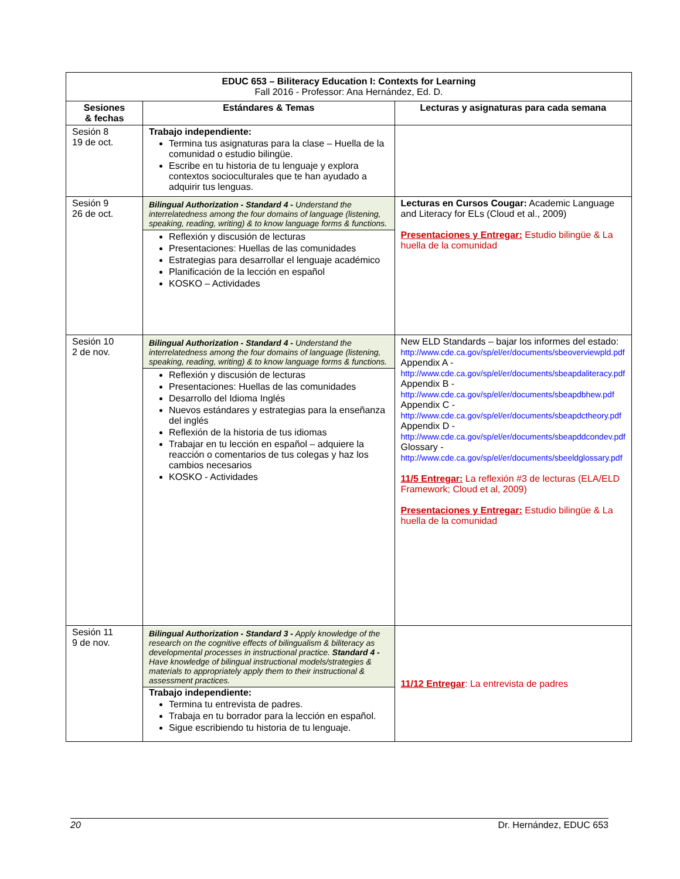| EDUC 653 – Biliteracy Education I: Contexts for Learning Fall 2016 - Professor: Ana Hernández, Ed. D. | | |
| --- | --- | --- |
| Sesiones & fechas | Estándares & Temas | Lecturas y asignaturas para cada semana |
| Sesión 8 19 de oct. | Trabajo independiente: Termina tus asignaturas para la clase – Huella de la comunidad o estudio bilingüe. Escribe en tu historia de tu lenguaje y explora contextos socioculturales que te han ayudado a adquirir tus lenguas. | |
| Sesión 9 26 de oct. | Bilingual Authorization - Standard 4 - Understand the interrelatedness among the four domains of language (listening, speaking, reading, writing) & to know language forms & functions. Reflexión y discusión de lecturas Presentaciones: Huellas de las comunidades Estrategias para desarrollar el lenguaje académico Planificación de la lección en español KOSKO – Actividades | Lecturas en Cursos Cougar: Academic Language and Literacy for ELs (Cloud et al., 2009) Presentaciones y Entregar: Estudio bilingüe & La huella de la comunidad |
| Sesión 10 2 de nov. | Bilingual Authorization - Standard 4 - Understand the interrelatedness among the four domains of language (listening, speaking, reading, writing) & to know language forms & functions. Reflexión y discusión de lecturas Presentaciones: Huellas de las comunidades Desarrollo del Idioma Inglés Nuevos estándares y estrategias para la enseñanza del inglés Reflexión de la historia de tus idiomas Trabajar en tu lección en español – adquiere la reacción o comentarios de tus colegas y haz los cambios necesarios KOSKO - Actividades | New ELD Standards – bajar los informes del estado: http://www.cde.ca.gov/sp/el/er/documents/sbeoverviewpld.pdf Appendix A - http://www.cde.ca.gov/sp/el/er/documents/sbeapdaliteracy.pdf Appendix B - http://www.cde.ca.gov/sp/el/er/documents/sbeapdbhew.pdf Appendix C - http://www.cde.ca.gov/sp/el/er/documents/sbeapdctheory.pdf Appendix D - http://www.cde.ca.gov/sp/el/er/documents/sbeapddcondev.pdf Glossary - http://www.cde.ca.gov/sp/el/er/documents/sbeeldglossary.pdf 11/5 Entregar: La reflexión #3 de lecturas (ELA/ELD Framework; Cloud et al, 2009) Presentaciones y Entregar: Estudio bilingüe & La huella de la comunidad |
| Sesión 11 9 de nov. | Bilingual Authorization - Standard 3 - Apply knowledge of the research on the cognitive effects of bilingualism & biliteracy as developmental processes in instructional practice. Standard 4 - Have knowledge of bilingual instructional models/strategies & materials to appropriately apply them to their instructional & assessment practices. Trabajo independiente: Termina tu entrevista de padres. Trabaja en tu borrador para la lección en español. Sigue escribiendo tu historia de tu lenguaje. | 11/12 Entregar : La entrevista de padres |
20 Dr. Hernández, EDUC 653